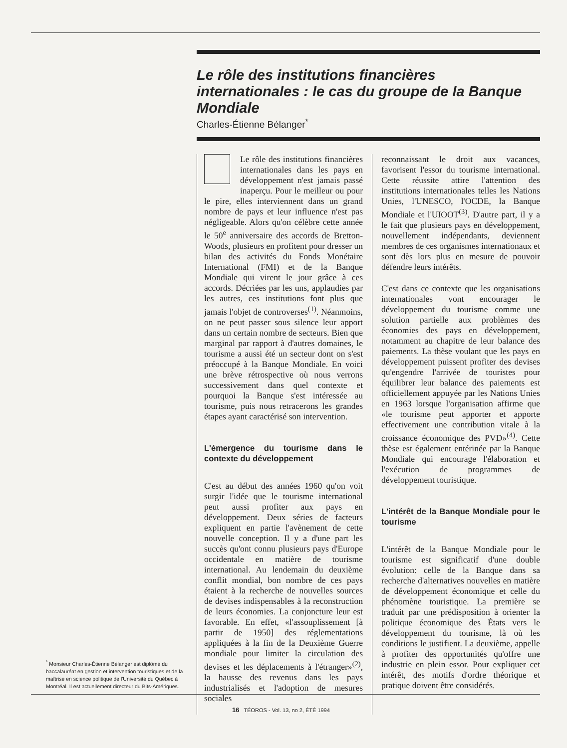<sup>*</sup> Monsieur Charles-Étienne Bélanger est diplômé du baccalauréat en gestion et intervention touristiques et de la maîtrise en science politique de l'Université du Québec à Montréal. Il est actuellement directeur du Bits-Amériques.
Le rôle des institutions financières internationales : le cas du groupe de la Banque Mondiale
Charles-Étienne Bélanger<sup>*</sup>
Le rôle des institutions financières internationales dans les pays en développement n'est jamais passé inaperçu. Pour le meilleur ou pour le pire, elles interviennent dans un grand nombre de pays et leur influence n'est pas négligeable. Alors qu'on célèbre cette année le 50<sup>e</sup> anniversaire des accords de Bretton-Woods, plusieurs en profitent pour dresser un bilan des activités du Fonds Monétaire International (FMI) et de la Banque Mondiale qui virent le jour grâce à ces accords. Décriées par les uns, applaudies par les autres, ces institutions font plus que jamais l'objet de controverses<sup>(1)</sup>. Néanmoins, on ne peut passer sous silence leur apport dans un certain nombre de secteurs. Bien que marginal par rapport à d'autres domaines, le tourisme a aussi été un secteur dont on s'est préoccupé à la Banque Mondiale. En voici une brève rétrospective où nous verrons successivement dans quel contexte et pourquoi la Banque s'est intéressée au tourisme, puis nous retracerons les grandes étapes ayant caractérisé son intervention.
L'émergence du tourisme dans le contexte du développement
C'est au début des années 1960 qu'on voit surgir l'idée que le tourisme international peut aussi profiter aux pays en développement. Deux séries de facteurs expliquent en partie l'avènement de cette nouvelle conception. Il y a d'une part les succès qu'ont connu plusieurs pays d'Europe occidentale en matière de tourisme international. Au lendemain du deuxième conflit mondial, bon nombre de ces pays étaient à la recherche de nouvelles sources de devises indispensables à la reconstruction de leurs économies. La conjoncture leur est favorable. En effet, «l'assouplissement [à partir de 1950] des réglementations appliquées à la fin de la Deuxième Guerre mondiale pour limiter la circulation des devises et les déplacements à l'étranger»<sup>(2)</sup>, la hausse des revenus dans les pays industrialisés et l'adoption de mesures sociales
reconnaissant le droit aux vacances, favorisent l'essor du tourisme international. Cette réussite attire l'attention des institutions internationales telles les Nations Unies, l'UNESCO, l'OCDE, la Banque Mondiale et l'UIOOT<sup>(3)</sup>. D'autre part, il y a le fait que plusieurs pays en développement, nouvellement indépendants, deviennent membres de ces organismes internationaux et sont dès lors plus en mesure de pouvoir défendre leurs intérêts.
C'est dans ce contexte que les organisations internationales vont encourager le développement du tourisme comme une solution partielle aux problèmes des économies des pays en développement, notamment au chapitre de leur balance des paiements. La thèse voulant que les pays en développement puissent profiter des devises qu'engendre l'arrivée de touristes pour équilibrer leur balance des paiements est officiellement appuyée par les Nations Unies en 1963 lorsque l'organisation affirme que «le tourisme peut apporter et apporte effectivement une contribution vitale à la croissance économique des PVD»<sup>(4)</sup>. Cette thèse est également entérinée par la Banque Mondiale qui encourage l'élaboration et l'exécution de programmes de développement touristique.
L'intérêt de la Banque Mondiale pour le tourisme
L'intérêt de la Banque Mondiale pour le tourisme est significatif d'une double évolution: celle de la Banque dans sa recherche d'alternatives nouvelles en matière de développement économique et celle du phénomène touristique. La première se traduit par une prédisposition à orienter la politique économique des États vers le développement du tourisme, là où les conditions le justifient. La deuxième, appelle à profiter des opportunités qu'offre une industrie en plein essor. Pour expliquer cet intérêt, des motifs d'ordre théorique et pratique doivent être considérés.
16 TÉOROS - Vol. 13, no 2, ÉTÉ 1994